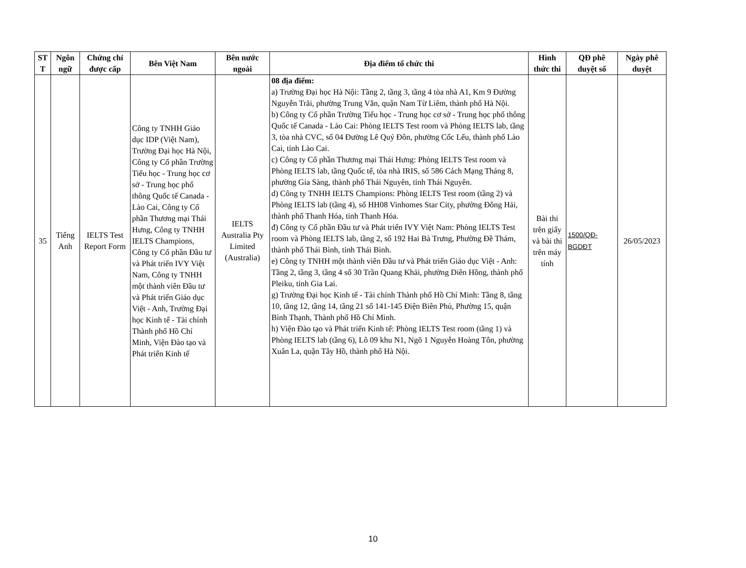| ST T | Ngôn ngữ | Chứng chỉ được cấp | Bên Việt Nam | Bên nước ngoài | Địa điểm tổ chức thi | Hình thức thi | QĐ phê duyệt số | Ngày phê duyệt |
| --- | --- | --- | --- | --- | --- | --- | --- | --- |
| 35 | Tiếng Anh | IELTS Test Report Form | Công ty TNHH Giáo dục IDP (Việt Nam), Trường Đại học Hà Nội, Công ty Cổ phần Trường Tiểu học - Trung học cơ sở - Trung học phổ thông Quốc tế Canada - Lào Cai, Công ty Cổ phần Thương mại Thái Hưng, Công ty TNHH IELTS Champions, Công ty Cổ phần Đầu tư và Phát triển IVY Việt Nam, Công ty TNHH một thành viên Đầu tư và Phát triển Giáo dục Việt - Anh, Trường Đại học Kinh tế - Tài chính Thành phố Hồ Chí Minh, Viện Đào tạo và Phát triển Kinh tế | IELTS Australia Pty Limited (Australia) | 08 địa điểm: a) Trường Đại học Hà Nội: Tầng 2, tầng 3, tầng 4 tòa nhà A1, Km 9 Đường Nguyễn Trãi, phường Trung Văn, quận Nam Từ Liêm, thành phố Hà Nội. b) Công ty Cổ phần Trường Tiểu học - Trung học cơ sở - Trung học phổ thông Quốc tế Canada - Lào Cai: Phòng IELTS Test room và Phòng IELTS lab, tầng 3, tòa nhà CVC, số 04 Đường Lê Quý Đôn, phường Cốc Lếu, thành phố Lào Cai, tỉnh Lào Cai. c) Công ty Cổ phần Thương mại Thái Hưng: Phòng IELTS Test room và Phòng IELTS lab, tầng Quốc tế, tòa nhà IRIS, số 586 Cách Mạng Tháng 8, phường Gia Sàng, thành phố Thái Nguyên, tỉnh Thái Nguyên. d) Công ty TNHH IELTS Champions: Phòng IELTS Test room (tầng 2) và Phòng IELTS lab (tầng 4), số HH08 Vinhomes Star City, phường Đông Hải, thành phố Thanh Hóa, tỉnh Thanh Hóa. đ) Công ty Cổ phần Đầu tư và Phát triển IVY Việt Nam: Phòng IELTS Test room và Phòng IELTS lab, tầng 2, số 192 Hai Bà Trưng, Phường Đề Thám, thành phố Thái Bình, tỉnh Thái Bình. e) Công ty TNHH một thành viên Đầu tư và Phát triển Giáo dục Việt - Anh: Tầng 2, tầng 3, tầng 4 số 30 Trần Quang Khải, phường Diên Hồng, thành phố Pleiku, tỉnh Gia Lai. g) Trường Đại học Kinh tế - Tài chính Thành phố Hồ Chí Minh: Tầng 8, tầng 10, tầng 12, tầng 14, tầng 21 số 141-145 Điện Biên Phủ, Phường 15, quận Bình Thạnh, Thành phố Hồ Chí Minh. h) Viện Đào tạo và Phát triển Kinh tế: Phòng IELTS Test room (tầng 1) và Phòng IELTS lab (tầng 6), Lô 09 khu N1, Ngõ 1 Nguyễn Hoàng Tôn, phường Xuân La, quận Tây Hồ, thành phố Hà Nội. | Bài thi trên giấy và bài thi trên máy tính | 1500/QĐ-BGDĐT | 26/05/2023 |
10